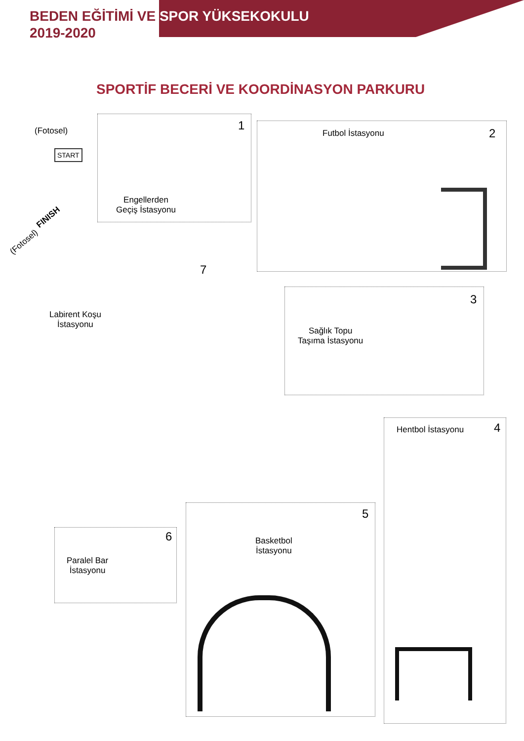BEDEN EĞİTİMİ VE SPOR YÜKSEKOKULU
2019-2020
SPORTİF BECERİ VE KOORDİNASYON PARKURU
(Fotosel)
START
1
Engellerden
Geçiş İstasyonu
Futbol İstasyonu 2
(Fotosel)
FINISH
7
Labirent Koşu
İstasyonu
3
Sağlık Topu
Taşıma İstasyonu
Hentbol İstasyonu 4
5
Basketbol
İstasyonu
6
Paralel Bar
İstasyonu